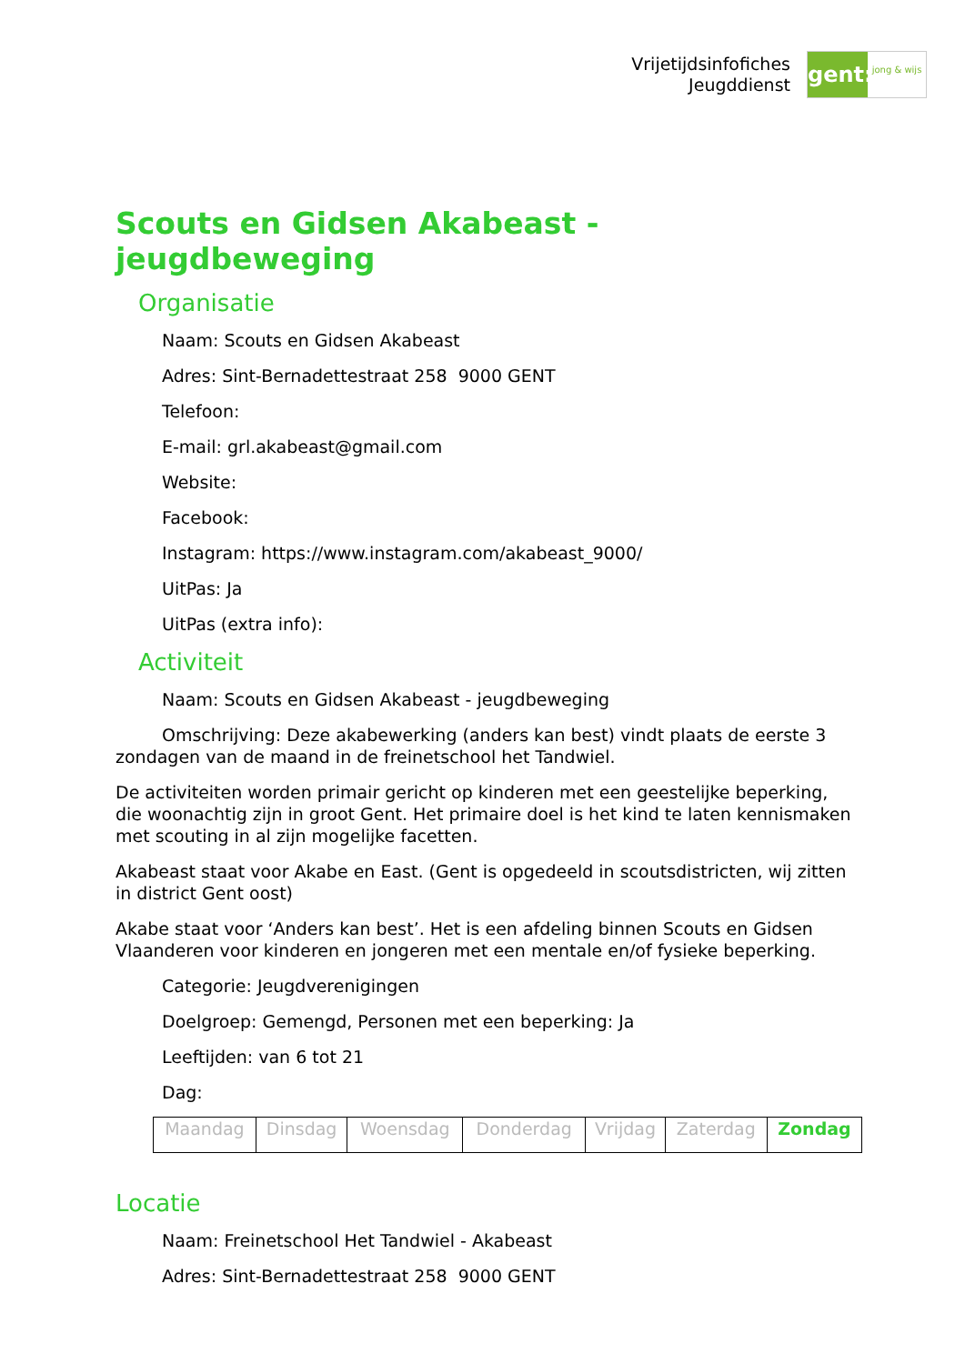Vrijetijdsinfofiches
Jeugddienst
gent:
jong & wijs
Scouts en Gidsen Akabeast - jeugdbeweging
Organisatie
Naam: Scouts en Gidsen Akabeast
Adres: Sint-Bernadettestraat 258 9000 GENT
Telefoon:
E-mail: grl.akabeast@gmail.com
Website:
Facebook:
Instagram: https://www.instagram.com/akabeast_9000/
UitPas: Ja
UitPas (extra info):
Activiteit
Naam: Scouts en Gidsen Akabeast - jeugdbeweging
Omschrijving: Deze akabewerking (anders kan best) vindt plaats de eerste 3 zondagen van de maand in de freinetschool het Tandwiel.
De activiteiten worden primair gericht op kinderen met een geestelijke beperking, die woonachtig zijn in groot Gent. Het primaire doel is het kind te laten kennismaken met scouting in al zijn mogelijke facetten.
Akabeast staat voor Akabe en East. (Gent is opgedeeld in scoutsdistricten, wij zitten in district Gent oost)
Akabe staat voor ‘Anders kan best’. Het is een afdeling binnen Scouts en Gidsen Vlaanderen voor kinderen en jongeren met een mentale en/of fysieke beperking.
Categorie: Jeugdverenigingen
Doelgroep: Gemengd, Personen met een beperking: Ja
Leeftijden: van 6 tot 21
Dag:
| Maandag | Dinsdag | Woensdag | Donderdag | Vrijdag | Zaterdag | Zondag |
Locatie
Naam: Freinetschool Het Tandwiel - Akabeast
Adres: Sint-Bernadettestraat 258 9000 GENT